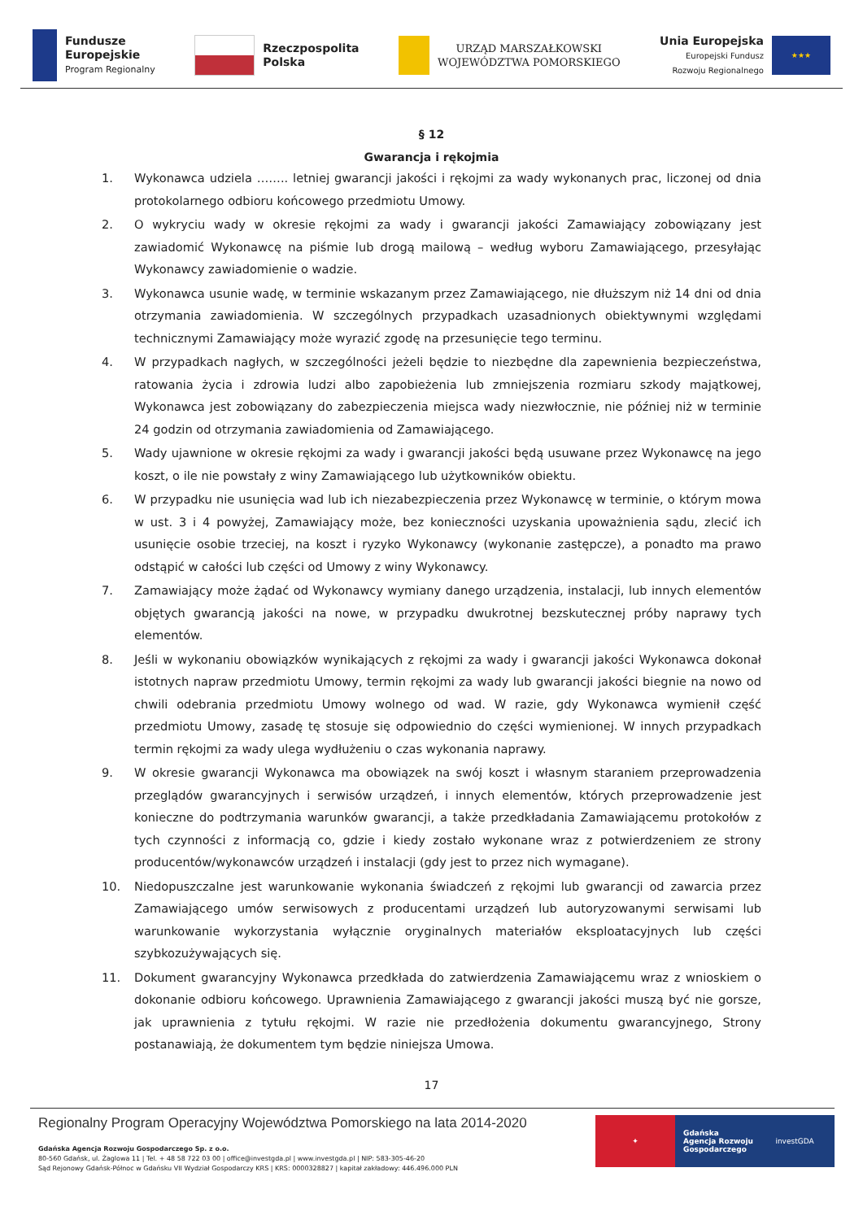Fundusze
Europejskie
Program Regionalny
Rzeczpospolita
Polska
URZĄD MARSZAŁKOWSKI
WOJEWÓDZTWA POMORSKIEGO
Unia Europejska
Europejski Fundusz
Rozwoju Regionalnego
★★★
§ 12
Gwarancja i rękojmia
1. Wykonawca udziela …….. letniej gwarancji jakości i rękojmi za wady wykonanych prac, liczonej od dnia protokolarnego odbioru końcowego przedmiotu Umowy.
2. O wykryciu wady w okresie rękojmi za wady i gwarancji jakości Zamawiający zobowiązany jest zawiadomić Wykonawcę na piśmie lub drogą mailową – według wyboru Zamawiającego, przesyłając Wykonawcy zawiadomienie o wadzie.
3. Wykonawca usunie wadę, w terminie wskazanym przez Zamawiającego, nie dłuższym niż 14 dni od dnia otrzymania zawiadomienia. W szczególnych przypadkach uzasadnionych obiektywnymi względami technicznymi Zamawiający może wyrazić zgodę na przesunięcie tego terminu.
4. W przypadkach nagłych, w szczególności jeżeli będzie to niezbędne dla zapewnienia bezpieczeństwa, ratowania życia i zdrowia ludzi albo zapobieżenia lub zmniejszenia rozmiaru szkody majątkowej, Wykonawca jest zobowiązany do zabezpieczenia miejsca wady niezwłocznie, nie później niż w terminie 24 godzin od otrzymania zawiadomienia od Zamawiającego.
5. Wady ujawnione w okresie rękojmi za wady i gwarancji jakości będą usuwane przez Wykonawcę na jego koszt, o ile nie powstały z winy Zamawiającego lub użytkowników obiektu.
6. W przypadku nie usunięcia wad lub ich niezabezpieczenia przez Wykonawcę w terminie, o którym mowa w ust. 3 i 4 powyżej, Zamawiający może, bez konieczności uzyskania upoważnienia sądu, zlecić ich usunięcie osobie trzeciej, na koszt i ryzyko Wykonawcy (wykonanie zastępcze), a ponadto ma prawo odstąpić w całości lub części od Umowy z winy Wykonawcy.
7. Zamawiający może żądać od Wykonawcy wymiany danego urządzenia, instalacji, lub innych elementów objętych gwarancją jakości na nowe, w przypadku dwukrotnej bezskutecznej próby naprawy tych elementów.
8. Jeśli w wykonaniu obowiązków wynikających z rękojmi za wady i gwarancji jakości Wykonawca dokonał istotnych napraw przedmiotu Umowy, termin rękojmi za wady lub gwarancji jakości biegnie na nowo od chwili odebrania przedmiotu Umowy wolnego od wad. W razie, gdy Wykonawca wymienił część przedmiotu Umowy, zasadę tę stosuje się odpowiednio do części wymienionej. W innych przypadkach termin rękojmi za wady ulega wydłużeniu o czas wykonania naprawy.
9. W okresie gwarancji Wykonawca ma obowiązek na swój koszt i własnym staraniem przeprowadzenia przeglądów gwarancyjnych i serwisów urządzeń, i innych elementów, których przeprowadzenie jest konieczne do podtrzymania warunków gwarancji, a także przedkładania Zamawiającemu protokołów z tych czynności z informacją co, gdzie i kiedy zostało wykonane wraz z potwierdzeniem ze strony producentów/wykonawców urządzeń i instalacji (gdy jest to przez nich wymagane).
10. Niedopuszczalne jest warunkowanie wykonania świadczeń z rękojmi lub gwarancji od zawarcia przez Zamawiającego umów serwisowych z producentami urządzeń lub autoryzowanymi serwisami lub warunkowanie wykorzystania wyłącznie oryginalnych materiałów eksploatacyjnych lub części szybkozużywających się.
11. Dokument gwarancyjny Wykonawca przedkłada do zatwierdzenia Zamawiającemu wraz z wnioskiem o dokonanie odbioru końcowego. Uprawnienia Zamawiającego z gwarancji jakości muszą być nie gorsze, jak uprawnienia z tytułu rękojmi. W razie nie przedłożenia dokumentu gwarancyjnego, Strony postanawiają, że dokumentem tym będzie niniejsza Umowa.
17
Regionalny Program Operacyjny Województwa Pomorskiego na lata 2014-2020
Gdańska Agencja Rozwoju Gospodarczego Sp. z o.o.
80-560 Gdańsk, ul. Żaglowa 11 | Tel. + 48 58 722 03 00 | office@investgda.pl | www.investgda.pl | NIP: 583-305-46-20
Sąd Rejonowy Gdańsk-Północ w Gdańsku VII Wydział Gospodarczy KRS | KRS: 0000328827 | kapitał zakładowy: 446.496.000 PLN
✦ Gdańska
Agencja Rozwoju
Gospodarczego
investGDA